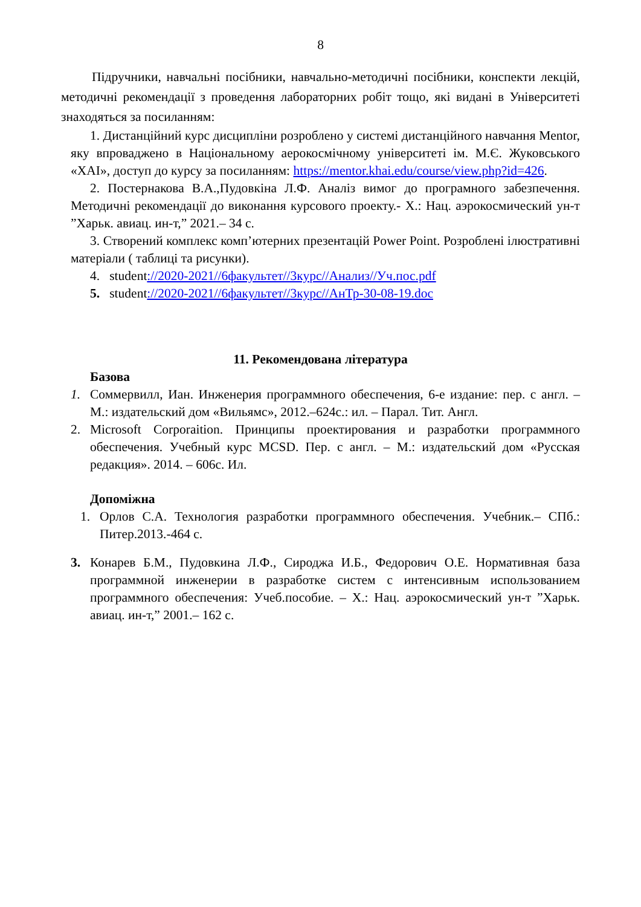8
Підручники, навчальні посібники, навчально-методичні посібники, конспекти лекцій, методичні рекомендації з проведення лабораторних робіт тощо, які видані в Університеті знаходяться за посиланням:
1. Дистанційний курс дисципліни розроблено у системі дистанційного навчання Mentor, яку впроваджено в Національному аерокосмічному університеті ім. М.Є. Жуковського «ХАІ», доступ до курсу за посиланням: https://mentor.khai.edu/course/view.php?id=426.
2. Постернакова В.А.,Пудовкіна Л.Ф. Аналіз вимог до програмного забезпечення. Методичні рекомендації до виконання курсового проекту.- Х.: Нац. аэрокосмический ун-т ”Харьк. авиац. ин-т,” 2021.– 34 с.
3. Створений комплекс комп’ютерних презентацій Power Point. Розроблені ілюстративні матеріали ( таблиці та рисунки).
4. student://2020-2021//6факультет//3курс//Анализ//Уч.пос.pdf
5. student://2020-2021//6факультет//3курс//АнТр-30-08-19.doc
11. Рекомендована література
Базова
1. Соммервилл, Иан. Инженерия программного обеспечения, 6-е издание: пер. с англ. – М.: издательский дом «Вильямс», 2012.–624с.: ил. – Парал. Тит. Англ.
2. Microsoft Corporaition. Принципы проектирования и разработки программного обеспечения. Учебный курс MCSD. Пер. с англ. – М.: издательский дом «Русская редакция». 2014. – 606с. Ил.
Допоміжна
1. Орлов С.А. Технология разработки программного обеспечения. Учебник.– СПб.: Питер.2013.-464 с.
3. Конарев Б.М., Пудовкина Л.Ф., Сироджа И.Б., Федорович О.Е. Нормативная база программной инженерии в разработке систем с интенсивным использованием программного обеспечения: Учеб.пособие. – Х.: Нац. аэрокосмический ун-т ”Харьк. авиац. ин-т,” 2001.– 162 с.